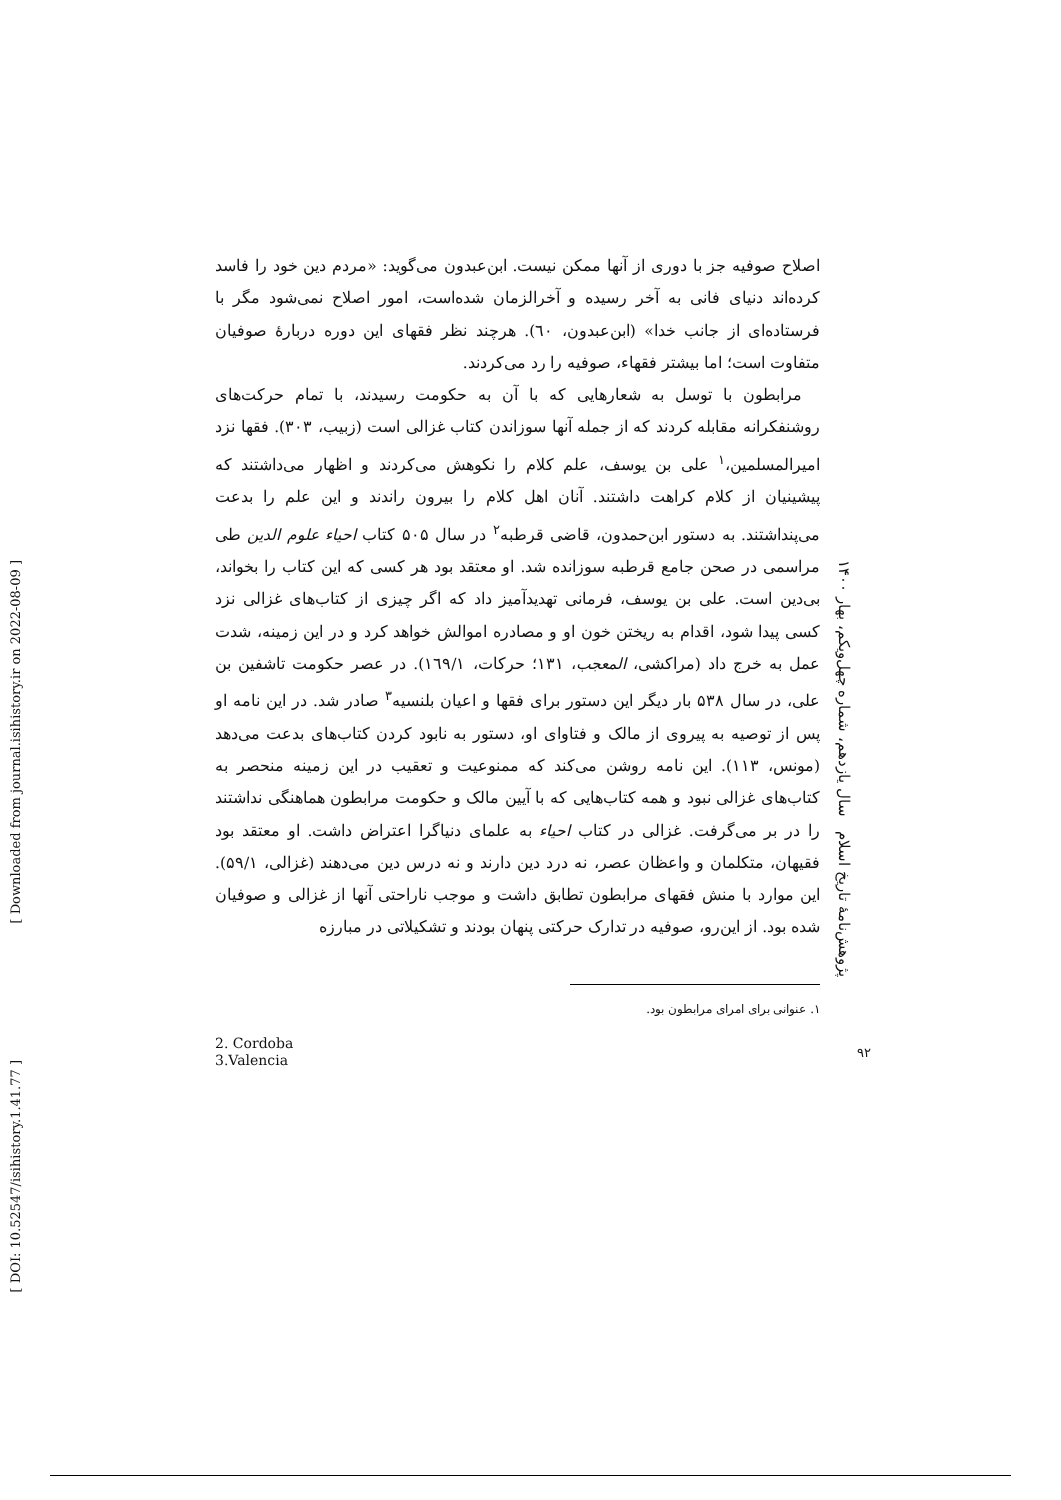اصلاح صوفیه جز با دوری از آنها ممکن نیست. ابن‌عبدون می‌گوید: «مردم دین خود را فاسد کرده‌اند دنیای فانی به آخر رسیده و آخرالزمان شده‌است، امور اصلاح نمی‌شود مگر با فرستاده‌ای از جانب خدا» (ابن‌عبدون، ٦٠). هرچند نظر فقهای این دوره دربارهٔ صوفیان متفاوت است؛ اما بیشتر فقهاء، صوفیه را رد می‌کردند.
مرابطون با توسل به شعارهایی که با آن به حکومت رسیدند، با تمام حرکت‌های روشنفکرانه مقابله کردند که از جمله آنها سوزاندن کتاب غزالی است (زبیب، ۳۰۳). فقها نزد امیرالمسلمین،<sup>۱</sup> علی بن یوسف، علم کلام را نکوهش می‌کردند و اظهار می‌داشتند که پیشینیان از کلام کراهت داشتند. آنان اهل کلام را بیرون راندند و این علم را بدعت می‌پنداشتند. به دستور ابن‌حمدون، قاضی قرطبه<sup>۲</sup> در سال ۵۰۵ کتاب احیاء علوم الدین طی مراسمی در صحن جامع قرطبه سوزانده شد. او معتقد بود هر کسی که این کتاب را بخواند، بی‌دین است. علی بن یوسف، فرمانی تهدیدآمیز داد که اگر چیزی از کتاب‌های غزالی نزد کسی پیدا شود، اقدام به ریختن خون او و مصادره اموالش خواهد کرد و در این زمینه، شدت عمل به خرج داد (مراکشی، المعجب، ۱۳۱؛ حرکات، ١٦٩/١). در عصر حکومت تاشفین بن علی، در سال ۵۳۸ بار دیگر این دستور برای فقها و اعیان بلنسیه<sup>۳</sup> صادر شد. در این نامه او پس از توصیه به پیروی از مالک و فتاوای او، دستور به نابود کردن کتاب‌های بدعت می‌دهد (مونس، ۱۱۳). این نامه روشن می‌کند که ممنوعیت و تعقیب در این زمینه منحصر به کتاب‌های غزالی نبود و همه کتاب‌هایی که با آیین مالک و حکومت مرابطون هماهنگی نداشتند را در بر می‌گرفت. غزالی در کتاب احیاء به علمای دنیاگرا اعتراض داشت. او معتقد بود فقیهان، متکلمان و واعظان عصر، نه درد دین دارند و نه درس دین می‌دهند (غزالی، ۵۹/۱). این موارد با منش فقهای مرابطون تطابق داشت و موجب ناراحتی آنها از غزالی و صوفیان شده بود. از این‌رو، صوفیه در تدارک حرکتی پنهان بودند و تشکیلاتی در مبارزه
۱. عنوانی برای امرای مرابطون بود.
2. Cordoba
3.Valencia
پژوهش‌نامهٔ تاریخ اسلام سال یازدهم، شماره چهل‌ویکم، بهار ۱۴۰۰
۹۲
[ Downloaded from journal.isihistory.ir on 2022-08-09 ]
[ DOI: 10.52547/isihistory.1.41.77 ]